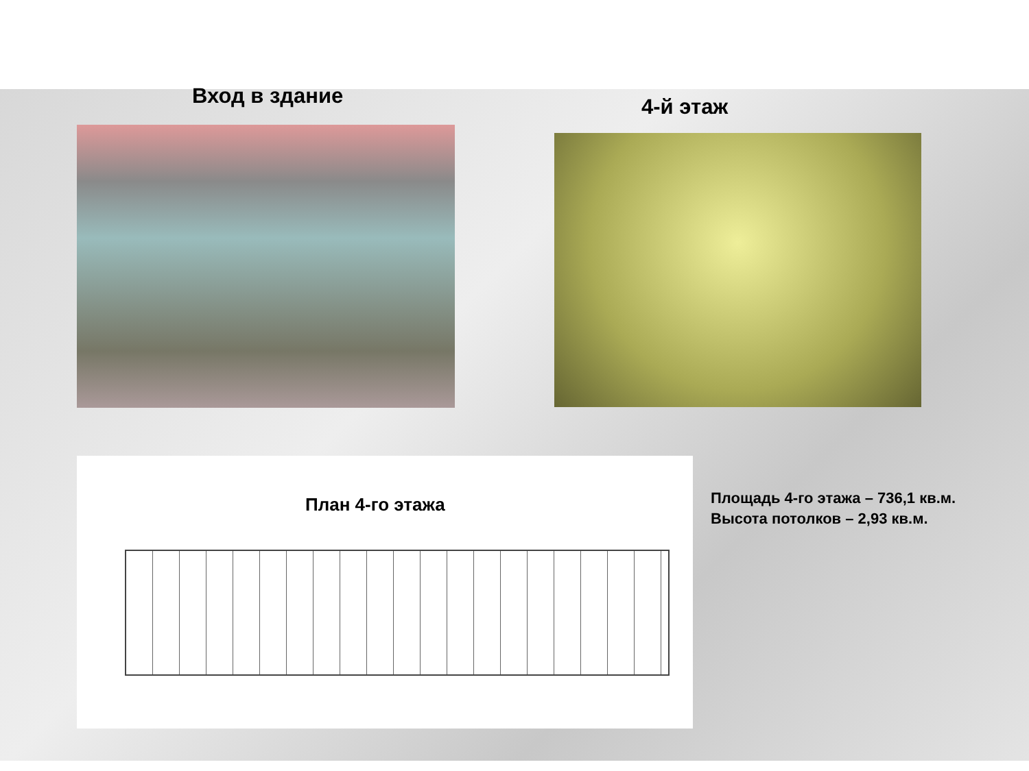Вход в здание
4-й этаж
План 4-го этажа
Площадь 4-го этажа – 736,1 кв.м.
Высота потолков – 2,93 кв.м.